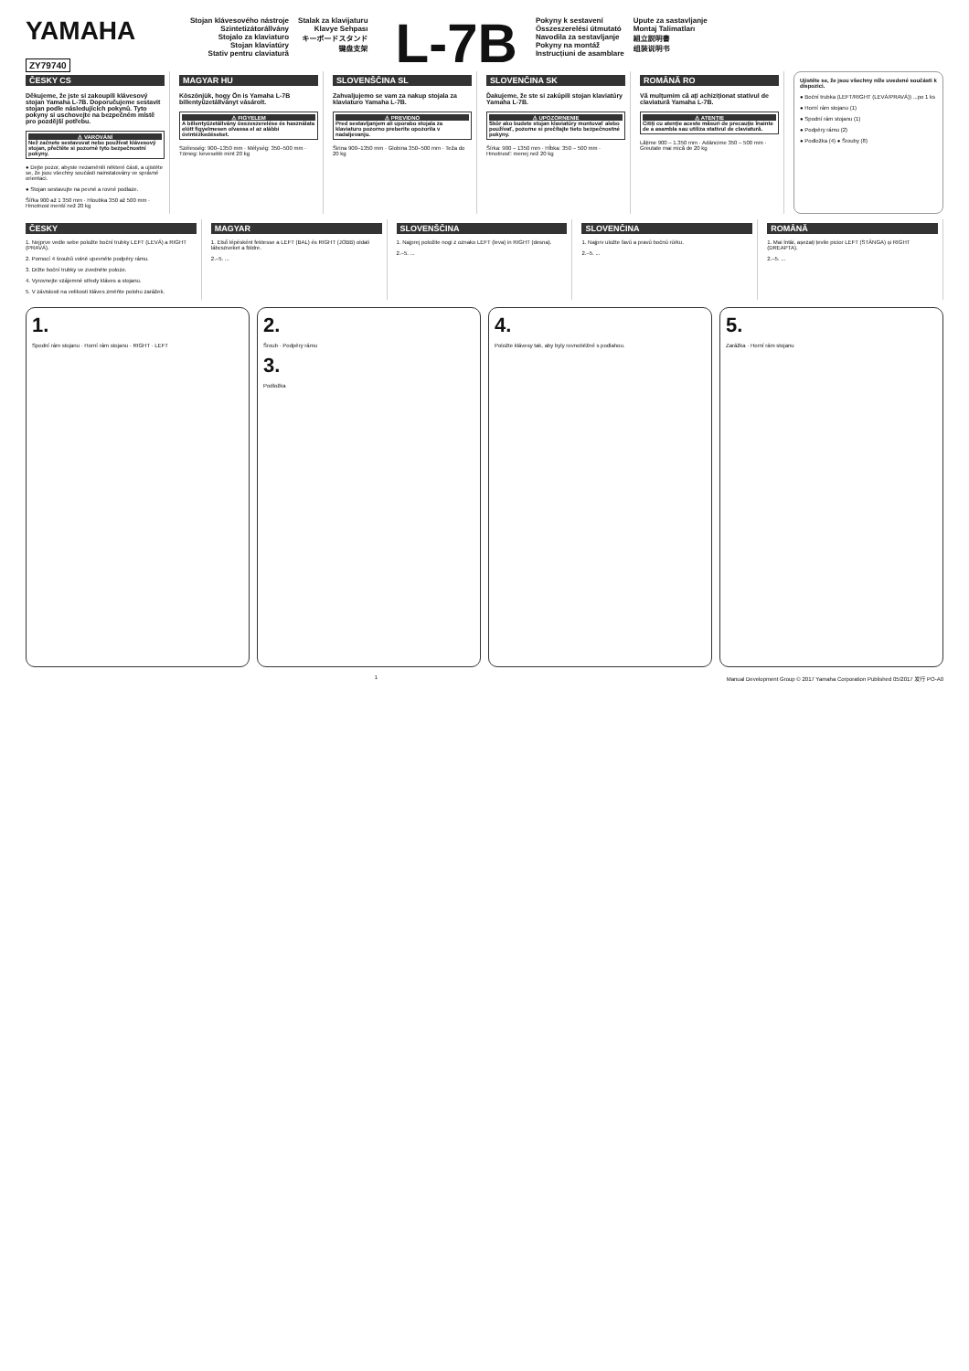YAMAHA
ZY79740
Stojan klávesového nástroje
Szintetizátorállvány
Stojalo za klaviaturo
Stojan klaviatúry
Stativ pentru claviatură
Stalak za klavijaturu
Klavye Sehpası
キーボードスタンド
键盘支架
L-7B
Pokyny k sestavení
Összeszerelési útmutató
Navodila za sestavljanje
Pokyny na montáž
Instrucțiuni de asamblare
Upute za sastavljanje
Montaj Talimatları
組立説明書
组装说明书
ČESKY CS
Děkujeme, že jste si zakoupili klávesový stojan Yamaha L-7B. Doporučujeme sestavit stojan podle následujících pokynů. Tyto pokyny si uschovejte na bezpečném místě pro pozdější potřebu.
⚠ VAROVÁNÍ
Než začnete sestavovat nebo používat klávesový stojan, přečtěte si pozorně tyto bezpečnostní pokyny.
● Dejte pozor, abyste nezaměnili některé části, a ujistěte se, že jsou všechny součásti nainstalovány ve správné orientaci.
● Stojan sestavujte na pevné a rovné podlaze.
Šířka 900 až 1 350 mm · Hloubka 350 až 500 mm · Hmotnost menší než 20 kg
MAGYAR HU
Köszönjük, hogy Ön is Yamaha L-7B billentyűzetállványt vásárolt.
⚠ FIGYELEM
A billentyűzetállvány összeszerelése és használata előtt figyelmesen olvassa el az alábbi óvintézkedéseket.
Szélesség: 900–1350 mm · Mélység: 350–500 mm · Tömeg: kevesebb mint 20 kg
SLOVENŠČINA SL
Zahvaljujemo se vam za nakup stojala za klaviaturo Yamaha L-7B.
⚠ PREVIDNO
Pred sestavljanjem ali uporabo stojala za klaviaturo pozorno preberite opozorila v nadaljevanju.
Širina 900–1350 mm · Globina 350–500 mm · Teža do 20 kg
SLOVENČINA SK
Ďakujeme, že ste si zakúpili stojan klaviatúry Yamaha L-7B.
⚠ UPOZORNENIE
Skôr ako budete stojan klaviatúry montovať alebo používať, pozorne si prečítajte tieto bezpečnostné pokyny.
Šírka: 900 – 1350 mm · Hĺbka: 350 – 500 mm · Hmotnosť: menej než 20 kg
ROMÂNĂ RO
Vă mulțumim că ați achiziționat stativul de claviatură Yamaha L-7B.
⚠ ATENȚIE
Citiți cu atenție aceste măsuri de precauție înainte de a asambla sau utiliza stativul de claviatură.
Lățime 900 – 1.350 mm · Adâncime 350 – 500 mm · Greutate mai mică de 20 kg
Ujistěte se, že jsou všechny níže uvedené součásti k dispozici.
● Boční trubka (LEFT/RIGHT (LEVÁ/PRAVÁ)) ...po 1 ks
● Horní rám stojanu (1)
● Spodní rám stojanu (1)
● Podpěry rámu (2)
● Podložka (4) ● Šrouby (8)
ČESKY
1. Nejprve vedle sebe položte boční trubky LEFT (LEVÁ) a RIGHT (PRAVÁ).
2. Pomocí 4 šroubů volně upevněte podpěry rámu.
3. Držte boční trubky ve zvedněte poloze.
4. Vyrovnejte vzájemné středy kláves a stojanu.
5. V závislosti na velikosti kláves změňte polohu zarážek.
MAGYAR
1. Első lépésként fektesse a LEFT (BAL) és RIGHT (JOBB) oldali lábcsöveket a földre.
2.–5. ...
SLOVENŠČINA
1. Najprej položite nogi z oznako LEFT (leva) in RIGHT (desna).
2.–5. ...
SLOVENČINA
1. Najprv uložte ľavú a pravú bočnú rúrku.
2.–5. ...
ROMÂNĂ
1. Mai întâi, așezați țevile picior LEFT (STÂNGA) și RIGHT (DREAPTA).
2.–5. ...
1.
Spodní rám stojanu · Horní rám stojanu · RIGHT · LEFT
2.
Šroub · Podpěry rámu
3.
Podložka
4.
Položte klávesy tak, aby byly rovnoběžné s podlahou.
5.
Zarážka · Horní rám stojanu
1 Manual Development Group © 2017 Yamaha Corporation Published 05/2017 发行 PO-A0